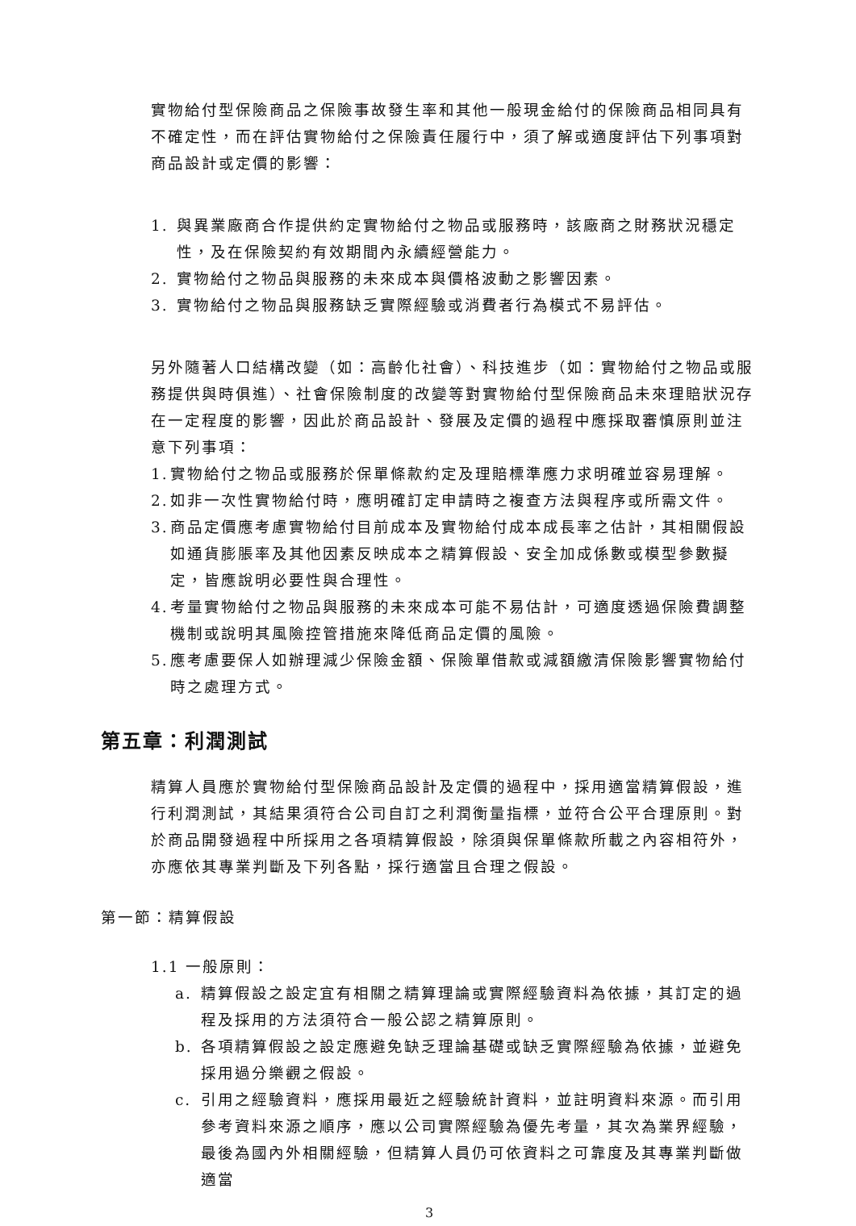實物給付型保險商品之保險事故發生率和其他一般現金給付的保險商品相同具有不確定性，而在評估實物給付之保險責任履行中，須了解或適度評估下列事項對商品設計或定價的影響：
1. 與異業廠商合作提供約定實物給付之物品或服務時，該廠商之財務狀況穩定性，及在保險契約有效期間內永續經營能力。
2. 實物給付之物品與服務的未來成本與價格波動之影響因素。
3. 實物給付之物品與服務缺乏實際經驗或消費者行為模式不易評估。
另外隨著人口結構改變（如：高齡化社會）、科技進步（如：實物給付之物品或服務提供與時俱進）、社會保險制度的改變等對實物給付型保險商品未來理賠狀況存在一定程度的影響，因此於商品設計、發展及定價的過程中應採取審慎原則並注意下列事項：
1. 實物給付之物品或服務於保單條款約定及理賠標準應力求明確並容易理解。
2. 如非一次性實物給付時，應明確訂定申請時之複查方法與程序或所需文件。
3. 商品定價應考慮實物給付目前成本及實物給付成本成長率之估計，其相關假設如通貨膨脹率及其他因素反映成本之精算假設、安全加成係數或模型參數擬定，皆應說明必要性與合理性。
4. 考量實物給付之物品與服務的未來成本可能不易估計，可適度透過保險費調整機制或說明其風險控管措施來降低商品定價的風險。
5. 應考慮要保人如辦理減少保險金額、保險單借款或減額繳清保險影響實物給付時之處理方式。
第五章：利潤測試
精算人員應於實物給付型保險商品設計及定價的過程中，採用適當精算假設，進行利潤測試，其結果須符合公司自訂之利潤衡量指標，並符合公平合理原則。對於商品開發過程中所採用之各項精算假設，除須與保單條款所載之內容相符外，亦應依其專業判斷及下列各點，採行適當且合理之假設。
第一節：精算假設
1.1 一般原則：
a. 精算假設之設定宜有相關之精算理論或實際經驗資料為依據，其訂定的過程及採用的方法須符合一般公認之精算原則。
b. 各項精算假設之設定應避免缺乏理論基礎或缺乏實際經驗為依據，並避免採用過分樂觀之假設。
c. 引用之經驗資料，應採用最近之經驗統計資料，並註明資料來源。而引用參考資料來源之順序，應以公司實際經驗為優先考量，其次為業界經驗，最後為國內外相關經驗，但精算人員仍可依資料之可靠度及其專業判斷做適當
3